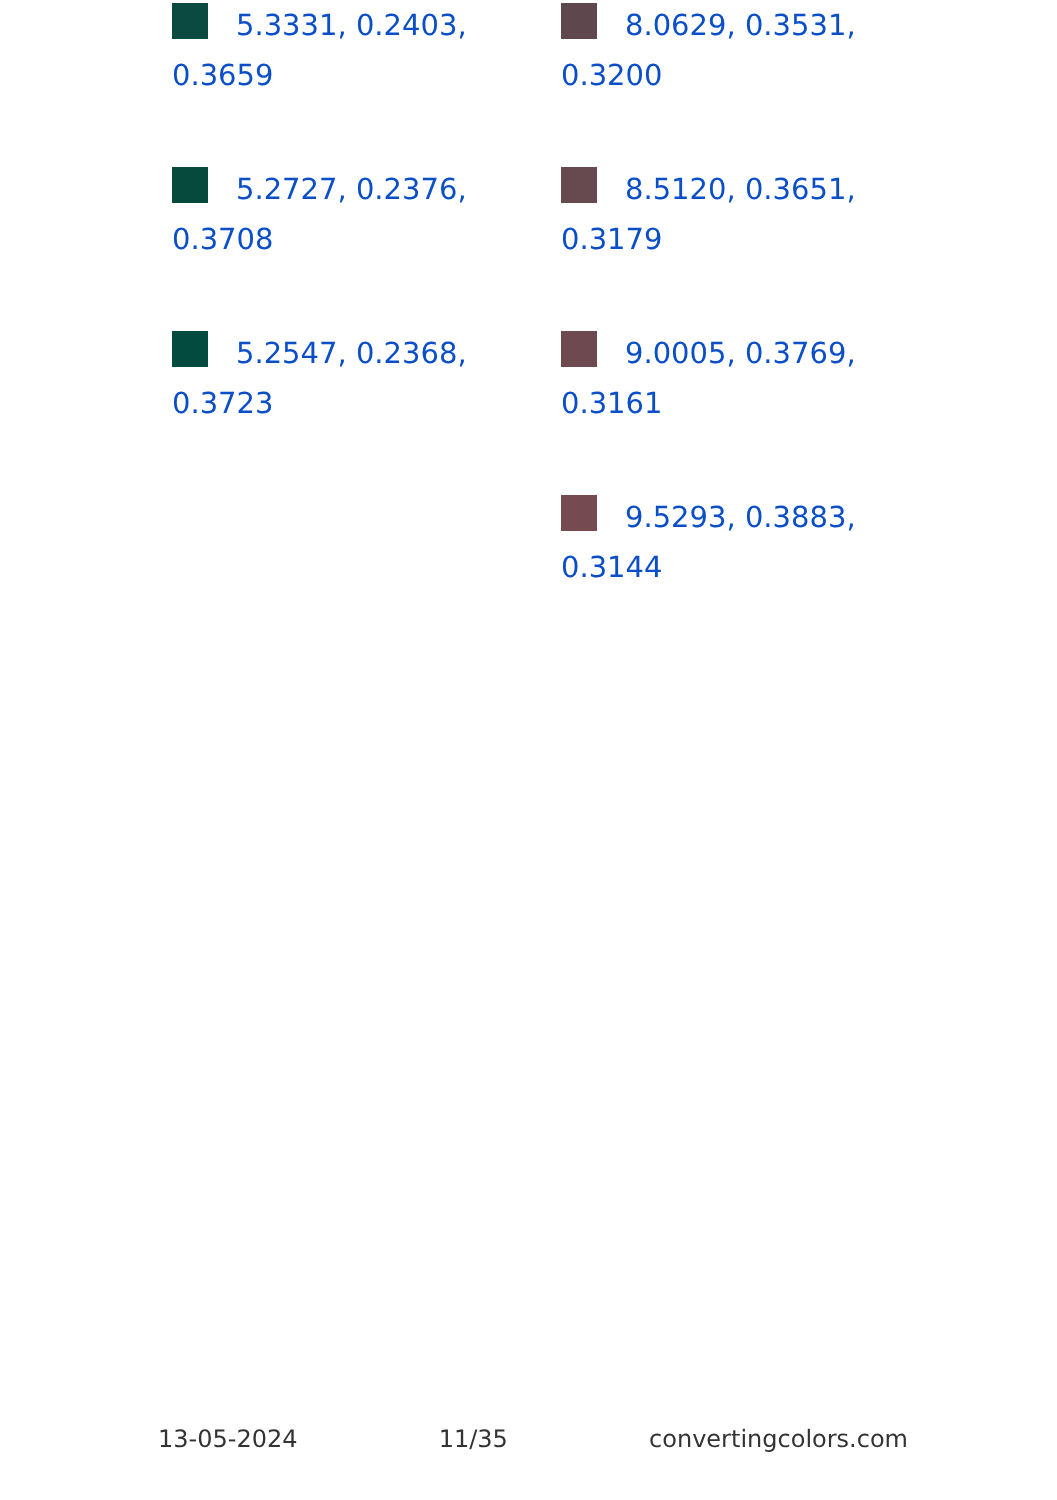5.3331, 0.2403, 0.3659
5.2727, 0.2376, 0.3708
5.2547, 0.2368, 0.3723
8.0629, 0.3531, 0.3200
8.5120, 0.3651, 0.3179
9.0005, 0.3769, 0.3161
9.5293, 0.3883, 0.3144
13-05-2024 11/35 convertingcolors.com